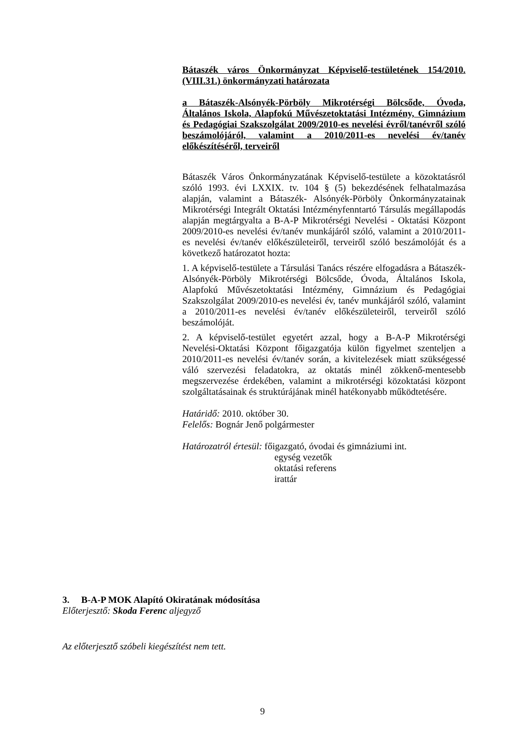Bátaszék város Önkormányzat Képviselő-testületének 154/2010.(VIII.31.) önkormányzati határozata
a Bátaszék-Alsónyék-Pörböly Mikrotérségi Bölcsőde, Óvoda, Általános Iskola, Alapfokú Művészetoktatási Intézmény, Gimnázium és Pedagógiai Szakszolgálat 2009/2010-es nevelési évről/tanévről szóló beszámolójáról, valamint a 2010/2011-es nevelési év/tanév előkészítéséről, terveiről
Bátaszék Város Önkormányzatának Képviselő-testülete a közoktatásról szóló 1993. évi LXXIX. tv. 104 § (5) bekezdésének felhatalmazása alapján, valamint a Bátaszék- Alsónyék-Pörböly Önkormányzatainak Mikrotérségi Integrált Oktatási Intézményfenntartó Társulás megállapodás alapján megtárgyalta a B-A-P Mikrotérségi Nevelési - Oktatási Központ 2009/2010-es nevelési év/tanév munkájáról szóló, valamint a 2010/2011-es nevelési év/tanév előkészületeiről, terveiről szóló beszámolóját és a következő határozatot hozta:
1. A képviselő-testülete a Társulási Tanács részére elfogadásra a Bátaszék-Alsónyék-Pörböly Mikrotérségi Bölcsőde, Óvoda, Általános Iskola, Alapfokú Művészetoktatási Intézmény, Gimnázium és Pedagógiai Szakszolgálat 2009/2010-es nevelési év, tanév munkájáról szóló, valamint a 2010/2011-es nevelési év/tanév előkészületeiről, terveiről szóló beszámolóját.
2. A képviselő-testület egyetért azzal, hogy a B-A-P Mikrotérségi Nevelési-Oktatási Központ főigazgatója külön figyelmet szenteljen a 2010/2011-es nevelési év/tanév során, a kivitelezések miatt szükségessé váló szervezési feladatokra, az oktatás minél zökkenő-mentesebb megszervezése érdekében, valamint a mikrotérségi közoktatási központ szolgáltatásainak és struktúrájának minél hatékonyabb működtetésére.
Határidő: 2010. október 30.
Felelős: Bognár Jenő polgármester
Határozatról értesül: főigazgató, óvodai és gimnáziumi int.
egység vezetők
oktatási referens
irattár
3. B-A-P MOK Alapító Okiratának módosítása
Előterjesztő: Skoda Ferenc aljegyző
Az előterjesztő szóbeli kiegészítést nem tett.
9